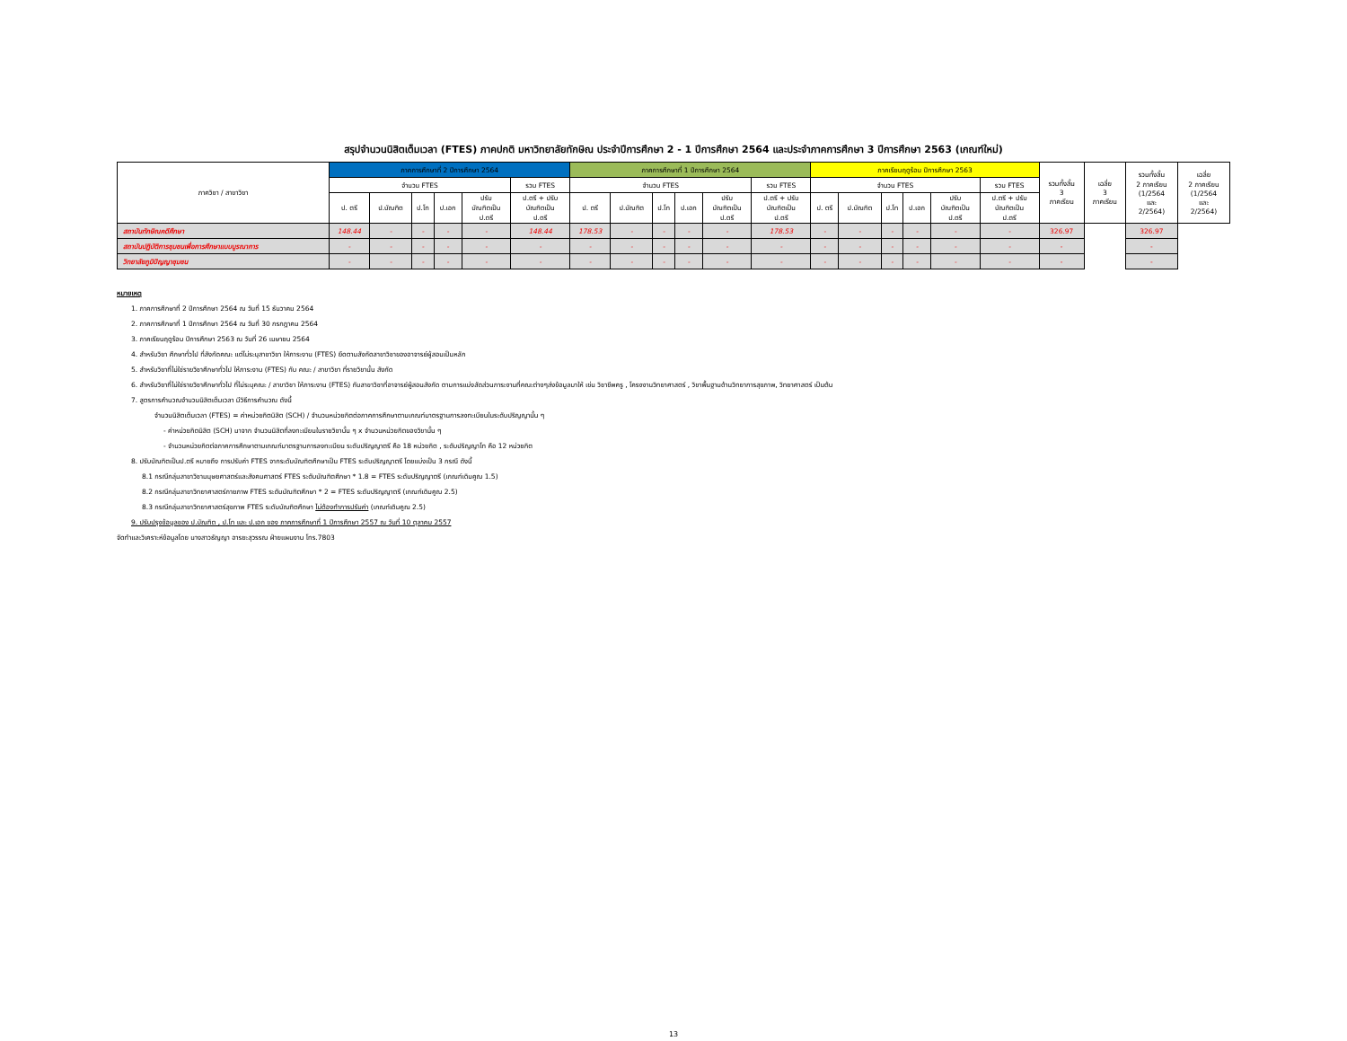สรุปจำนวนนิสิตเต็มเวลา (FTES) ภาคปกติ มหาวิทยาลัยทักษิณ ประจำปีการศึกษา 2 - 1 ปีการศึกษา 2564 และประจำภาคการศึกษา 3 ปีการศึกษา 2563 (เกณฑ์ใหม่)
| ภาควิชา / สาขาวิชา | ภาคการศึกษาที่ 2 ปีการศึกษา 2564 | | | | | | ภาคการศึกษาที่ 1 ปีการศึกษา 2564 | | | | | | ภาคเรียนฤดูร้อน ปีการศึกษา 2563 | | | | | | รวมทั้งสิ้น 3 ภาคเรียน | เฉลี่ย 3 ภาคเรียน | รวมทั้งสิ้น 2 ภาคเรียน (1/2564 และ 2/2564) | เฉลี่ย 2 ภาคเรียน (1/2564 และ 2/2564) |
| --- | --- | --- | --- | --- | --- | --- | --- | --- | --- | --- | --- | --- | --- | --- | --- | --- | --- | --- | --- | --- | --- | --- |
| | จำนวน FTES | | | | | รวม FTES | จำนวน FTES | | | | | รวม FTES | จำนวน FTES | | | | | รวม FTES | | | | |
| | ป. ตรี | ป.บัณฑิต | ป.โท | ป.เอก | ปรับ บัณฑิตเป็น ป.ตรี | ป.ตรี + ปรับ บัณฑิตเป็น ป.ตรี | ป. ตรี | ป.บัณฑิต | ป.โท | ป.เอก | ปรับ บัณฑิตเป็น ป.ตรี | ป.ตรี + ปรับ บัณฑิตเป็น ป.ตรี | ป. ตรี | ป.บัณฑิต | ป.โท | ป.เอก | ปรับ บัณฑิตเป็น ป.ตรี | ป.ตรี + ปรับ บัณฑิตเป็น ป.ตรี | | | | |
| สถาบันทักษิณคดีศึกษา | 148.44 | - | - | - | - | 148.44 | 178.53 | - | - | - | - | 178.53 | - | - | - | - | - | - | 326.97 | | 326.97 | |
| สถาบันปฏิบัติการชุมชนเพื่อการศึกษาแบบบูรณาการ | - | - | - | - | - | - | - | - | - | - | - | - | - | - | - | - | - | - | - | | - | |
| วิทยาลัยภูมิปัญญาชุมชน | - | - | - | - | - | - | - | - | - | - | - | - | - | - | - | - | - | - | - | | - | |
หมายเหตุ
1. ภาคการศึกษาที่ 2 ปีการศึกษา 2564 ณ วันที่ 15 ธันวาคม 2564
2. ภาคการศึกษาที่ 1 ปีการศึกษา 2564 ณ วันที่ 30 กรกฎาคม 2564
3. ภาคเรียนฤดูร้อน ปีการศึกษา 2563 ณ วันที่ 26 เมษายน 2564
4. สำหรับวิชา ศึกษาทั่วไป ที่สังกัดคณะ แต่ไม่ระบุสาขาวิชา ให้ภาระงาน (FTES) ยึดตามสังกัดสาขาวิชาของอาจารย์ผู้สอนเป็นหลัก
5. สำหรับวิชาที่ไม่ใช่รายวิชาศึกษาทั่วไป ให้ภาระงาน (FTES) กับ คณะ / สาขาวิชา ที่รายวิชานั้น สังกัด
6. สำหรับวิชาที่ไม่ใช่รายวิชาศึกษาทั่วไป ที่ไม่ระบุคณะ / สาขาวิชา ให้ภาระงาน (FTES) กับสาขาวิชาที่อาจารย์ผู้สอนสังกัด ตามการแบ่งสัดส่วนภาระงานที่คณะต่างๆส่งข้อมูลมาให้ เช่น วิชาชีพครู , โครงงานวิทยาศาสตร์ , วิชาพื้นฐานด้านวิทยาการสุขภาพ, วิทยาศาสตร์ เป็นต้น
7. สูตรการคำนวณจำนวนนิสิตเต็มเวลา มีวิธีการคำนวณ ดังนี้
จำนวนนิสิตเต็มเวลา (FTES) = ค่าหน่วยกิตนิสิต (SCH) / จำนวนหน่วยกิตต่อภาคการศึกษาตามเกณฑ์มาตรฐานการลงทะเบียนในระดับปริญญานั้น ๆ
- ค่าหน่วยกิตนิสิต (SCH) มาจาก จำนวนนิสิตที่ลงทะเบียนในรายวิชานั้น ๆ x จำนวนหน่วยกิตของวิชานั้น ๆ
- จำนวนหน่วยกิตต่อภาคการศึกษาตามเกณฑ์มาตรฐานการลงทะเบียน ระดับปริญญาตรี คือ 18 หน่วยกิต , ระดับปริญญาโท คือ 12 หน่วยกิต
8. ปรับบัณฑิตเป็นป.ตรี หมายถึง การปรับค่า FTES จากระดับบัณฑิตศึกษาเป็น FTES ระดับปริญญาตรี โดยแบ่งเป็น 3 กรณี ดังนี้
8.1 กรณีกลุ่มสาขาวิชามนุษยศาสตร์และสังคมศาสตร์ FTES ระดับบัณฑิตศึกษา * 1.8 = FTES ระดับปริญญาตรี (เกณฑ์เดิมคูณ 1.5)
8.2 กรณีกลุ่มสาขาวิทยาศาสตร์กายภาพ FTES ระดับบัณฑิตศึกษา * 2 = FTES ระดับปริญญาตรี (เกณฑ์เดิมคูณ 2.5)
8.3 กรณีกลุ่มสาขาวิทยาศาสตร์สุขภาพ FTES ระดับบัณฑิตศึกษา ไม่ต้องทำการปรับค่า (เกณฑ์เดิมคูณ 2.5)
9. ปรับปรุงข้อมูลของ ป.บัณฑิต , ป.โท และ ป.เอก ของ ภาคการศึกษาที่ 1 ปีการศึกษา 2557 ณ วันที่ 10 ตุลาคม 2557
จัดทำและวิเคราะห์ข้อมูลโดย นางสาวธัญญา อารยะสุวรรณ ฝ่ายแผนงาน โทร.7803
13